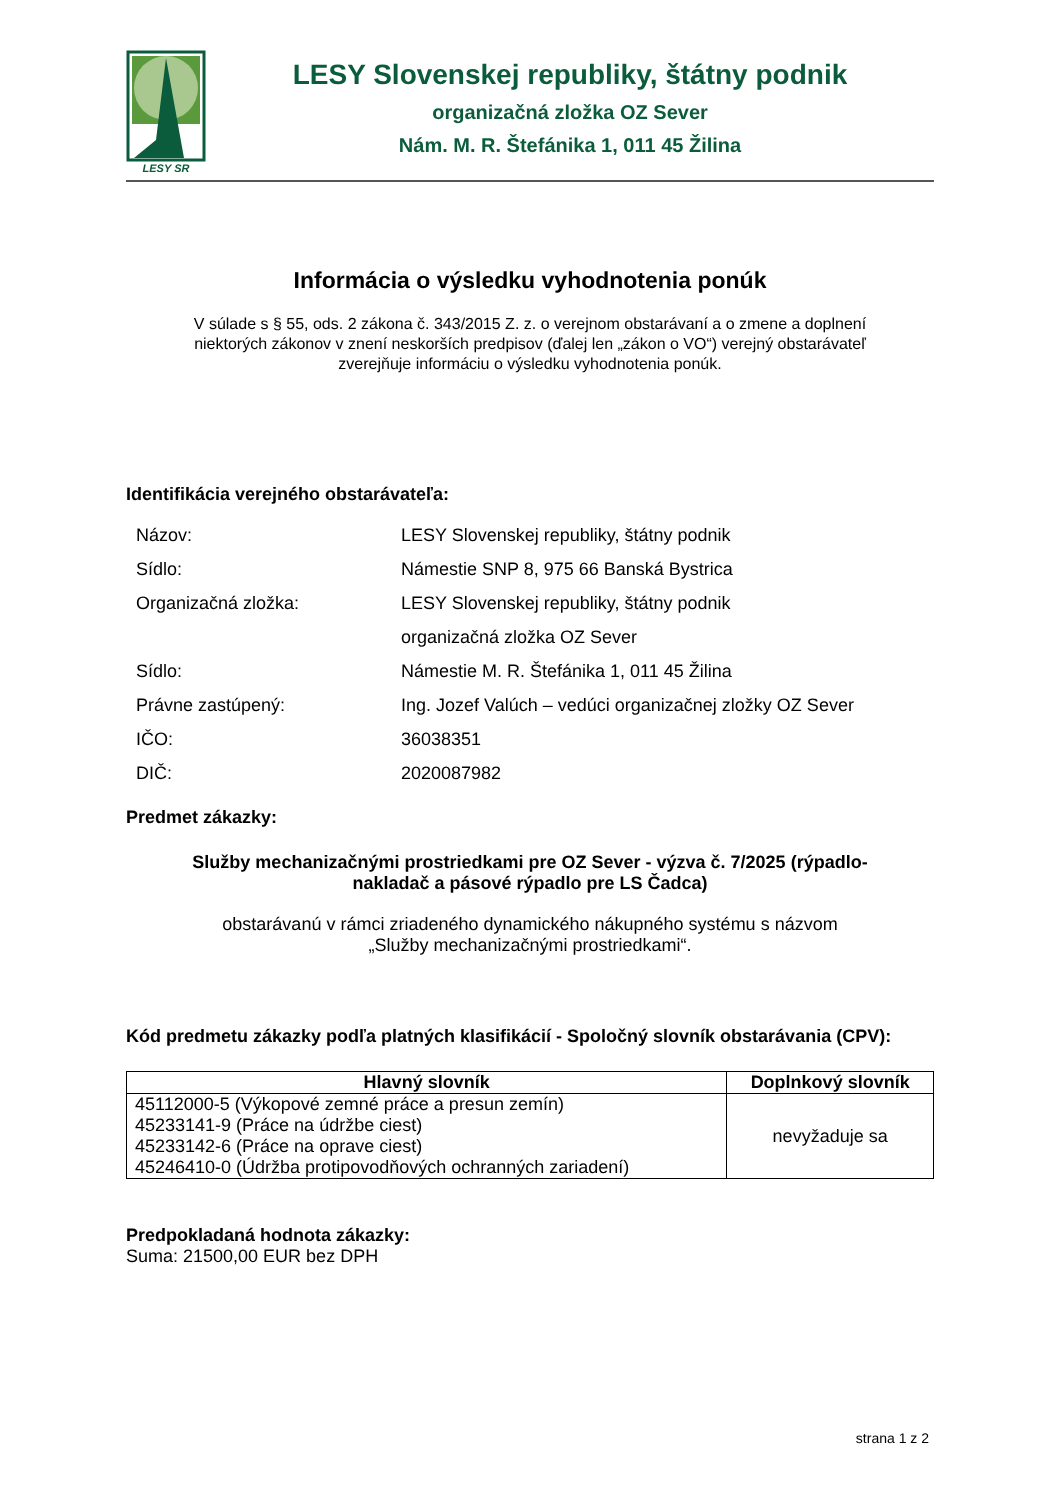LESY SR
LESY Slovenskej republiky, štátny podnik
organizačná zložka OZ Sever
Nám. M. R. Štefánika 1, 011 45 Žilina
Informácia o výsledku vyhodnotenia ponúk
V súlade s § 55, ods. 2 zákona č. 343/2015 Z. z. o verejnom obstarávaní a o zmene a doplnení niektorých zákonov v znení neskorších predpisov (ďalej len „zákon o VO“) verejný obstarávateľ zverejňuje informáciu o výsledku vyhodnotenia ponúk.
Identifikácia verejného obstarávateľa:
| Názov: | LESY Slovenskej republiky, štátny podnik |
| Sídlo: | Námestie SNP 8, 975 66 Banská Bystrica |
| Organizačná zložka: | LESY Slovenskej republiky, štátny podnik |
| | organizačná zložka OZ Sever |
| Sídlo: | Námestie M. R. Štefánika 1, 011 45 Žilina |
| Právne zastúpený: | Ing. Jozef Valúch – vedúci organizačnej zložky OZ Sever |
| IČO: | 36038351 |
| DIČ: | 2020087982 |
Predmet zákazky:
Služby mechanizačnými prostriedkami pre OZ Sever - výzva č. 7/2025 (rýpadlo-nakladač a pásové rýpadlo pre LS Čadca)
obstarávanú v rámci zriadeného dynamického nákupného systému s názvom
„Služby mechanizačnými prostriedkami“.
Kód predmetu zákazky podľa platných klasifikácií - Spoločný slovník obstarávania (CPV):
| Hlavný slovník | Doplnkový slovník |
| --- | --- |
| 45112000-5 (Výkopové zemné práce a presun zemín) 45233141-9 (Práce na údržbe ciest) 45233142-6 (Práce na oprave ciest) 45246410-0 (Údržba protipovodňových ochranných zariadení) | nevyžaduje sa |
Predpokladaná hodnota zákazky:
Suma: 21500,00 EUR bez DPH
strana 1 z 2